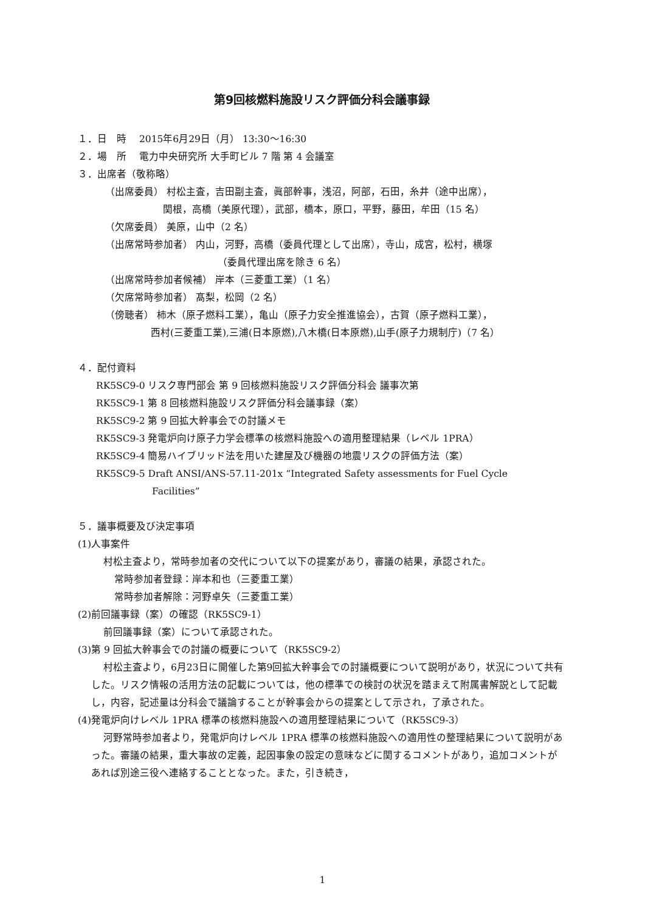第9回核燃料施設リスク評価分科会議事録
１．日　時　 2015年6月29日（月） 13:30～16:30
２．場　所　 電力中央研究所 大手町ビル 7 階 第 4 会議室
３．出席者（敬称略）
（出席委員） 村松主査，吉田副主査，眞部幹事，浅沼，阿部，石田，糸井（途中出席），
関根，高橋（美原代理），武部，橋本，原口，平野，藤田，牟田（15 名）
（欠席委員） 美原，山中（2 名）
（出席常時参加者） 内山，河野，高橋（委員代理として出席），寺山，成宮，松村，横塚
（委員代理出席を除き 6 名）
（出席常時参加者候補） 岸本（三菱重工業）（1 名）
（欠席常時参加者） 髙梨，松岡（2 名）
（傍聴者） 柿木（原子燃料工業），亀山（原子力安全推進協会），古賀（原子燃料工業），
西村(三菱重工業),三浦(日本原燃),八木橋(日本原燃),山手(原子力規制庁)（7 名）
４．配付資料
RK5SC9-0 リスク専門部会 第 9 回核燃料施設リスク評価分科会 議事次第
RK5SC9-1 第 8 回核燃料施設リスク評価分科会議事録（案）
RK5SC9-2 第 9 回拡大幹事会での討議メモ
RK5SC9-3 発電炉向け原子力学会標準の核燃料施設への適用整理結果（レベル 1PRA）
RK5SC9-4 簡易ハイブリッド法を用いた建屋及び機器の地震リスクの評価方法（案）
RK5SC9-5 Draft ANSI/ANS-57.11-201x “Integrated Safety assessments for Fuel Cycle
Facilities”
５．議事概要及び決定事項
(1)人事案件
村松主査より，常時参加者の交代について以下の提案があり，審議の結果，承認された。
常時参加者登録：岸本和也（三菱重工業）
常時参加者解除：河野卓矢（三菱重工業）
(2)前回議事録（案）の確認（RK5SC9-1）
前回議事録（案）について承認された。
(3)第 9 回拡大幹事会での討議の概要について（RK5SC9-2）
村松主査より，6月23日に開催した第9回拡大幹事会での討議概要について説明があり，状況について共有した。リスク情報の活用方法の記載については，他の標準での検討の状況を踏まえて附属書解説として記載し，内容，記述量は分科会で議論することが幹事会からの提案として示され，了承された。
(4)発電炉向けレベル 1PRA 標準の核燃料施設への適用整理結果について（RK5SC9-3）
河野常時参加者より，発電炉向けレベル 1PRA 標準の核燃料施設への適用性の整理結果について説明があった。審議の結果，重大事故の定義，起因事象の設定の意味などに関するコメントがあり，追加コメントがあれば別途三役へ連絡することとなった。また，引き続き，
1